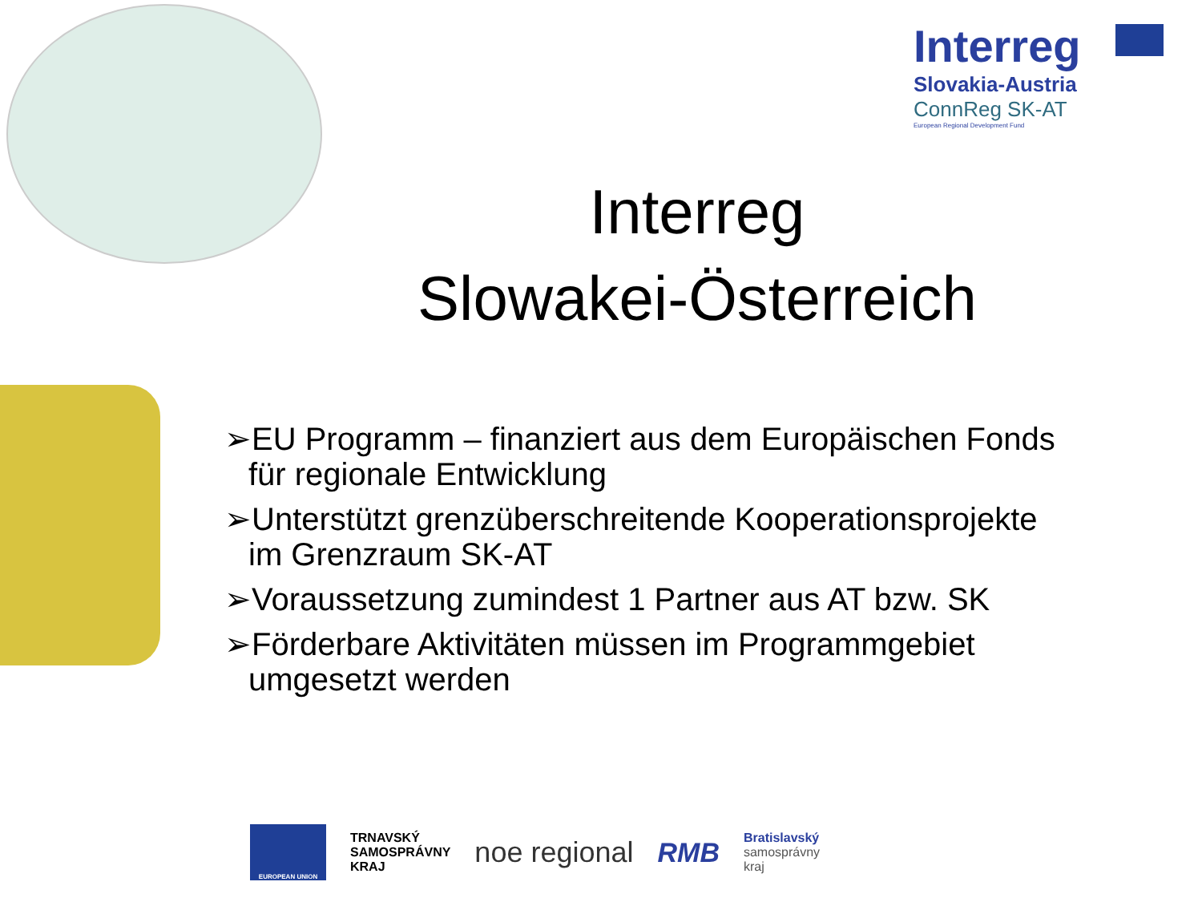Interreg
Slovakia-Austria
ConnReg SK-AT
European Regional Development Fund
Interreg
Slowakei-Österreich
➢EU Programm – finanziert aus dem Europäischen Fonds für regionale Entwicklung
➢Unterstützt grenzüberschreitende Kooperationsprojekte im Grenzraum SK-AT
➢Voraussetzung zumindest 1 Partner aus AT bzw. SK
➢Förderbare Aktivitäten müssen im Programmgebiet umgesetzt werden
EUROPEAN UNION
TRNAVSKÝ
SAMOSPRÁVNY
KRAJ
noe regional RMB
Bratislavský
samosprávny
kraj